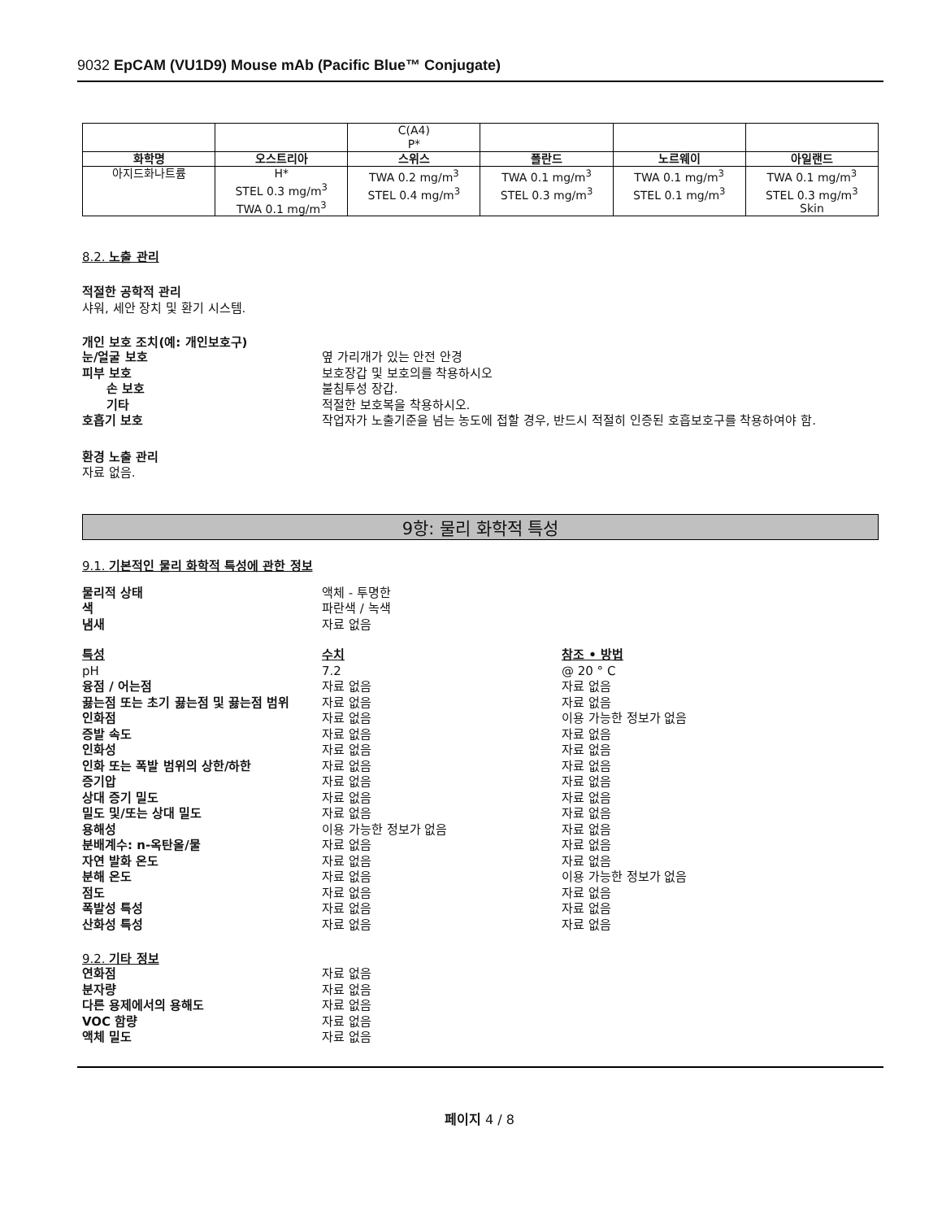9032 EpCAM (VU1D9) Mouse mAb (Pacific Blue™ Conjugate)
| | | C(A4) P* | | | |
| 화학명 | 오스트리아 | 스위스 | 폴란드 | 노르웨이 | 아일랜드 |
| 아지드화나트륨 | H* STEL 0.3 mg/m<sup>3</sup> TWA 0.1 mg/m<sup>3</sup> | TWA 0.2 mg/m<sup>3</sup> STEL 0.4 mg/m<sup>3</sup> | TWA 0.1 mg/m<sup>3</sup> STEL 0.3 mg/m<sup>3</sup> | TWA 0.1 mg/m<sup>3</sup> STEL 0.1 mg/m<sup>3</sup> | TWA 0.1 mg/m<sup>3</sup> STEL 0.3 mg/m<sup>3</sup> Skin |
8.2. 노출 관리
적절한 공학적 관리
샤워, 세안 장치 및 환기 시스템.
개인 보호 조치(예: 개인보호구)
눈/얼굴 보호 옆 가리개가 있는 안전 안경
피부 보호 보호장갑 및 보호의를 착용하시오
손 보호 불침투성 장갑.
기타 적절한 보호복을 착용하시오.
호흡기 보호 작업자가 노출기준을 넘는 농도에 접할 경우, 반드시 적절히 인증된 호흡보호구를 착용하여야 함.
환경 노출 관리
자료 없음.
9항: 물리 화학적 특성
9.1. 기본적인 물리 화학적 특성에 관한 정보
물리적 상태 액체 - 투명한
색 파란색 / 녹색
냄새 자료 없음
특성 수치 참조 • 방법
pH 7.2 @ 20 ° C
융점 / 어는점 자료 없음 자료 없음
끓는점 또는 초기 끓는점 및 끓는점 범위 자료 없음 자료 없음
인화점 자료 없음 이용 가능한 정보가 없음
증발 속도 자료 없음 자료 없음
인화성 자료 없음 자료 없음
인화 또는 폭발 범위의 상한/하한 자료 없음 자료 없음
증기압 자료 없음 자료 없음
상대 증기 밀도 자료 없음 자료 없음
밀도 및/또는 상대 밀도 자료 없음 자료 없음
용해성 이용 가능한 정보가 없음 자료 없음
분배계수: n-옥탄올/물 자료 없음 자료 없음
자연 발화 온도 자료 없음 자료 없음
분해 온도 자료 없음 이용 가능한 정보가 없음
점도 자료 없음 자료 없음
폭발성 특성 자료 없음 자료 없음
산화성 특성 자료 없음 자료 없음
9.2. 기타 정보
연화점 자료 없음
분자량 자료 없음
다른 용제에서의 용해도 자료 없음
VOC 함량 자료 없음
액체 밀도 자료 없음
페이지 4 / 8